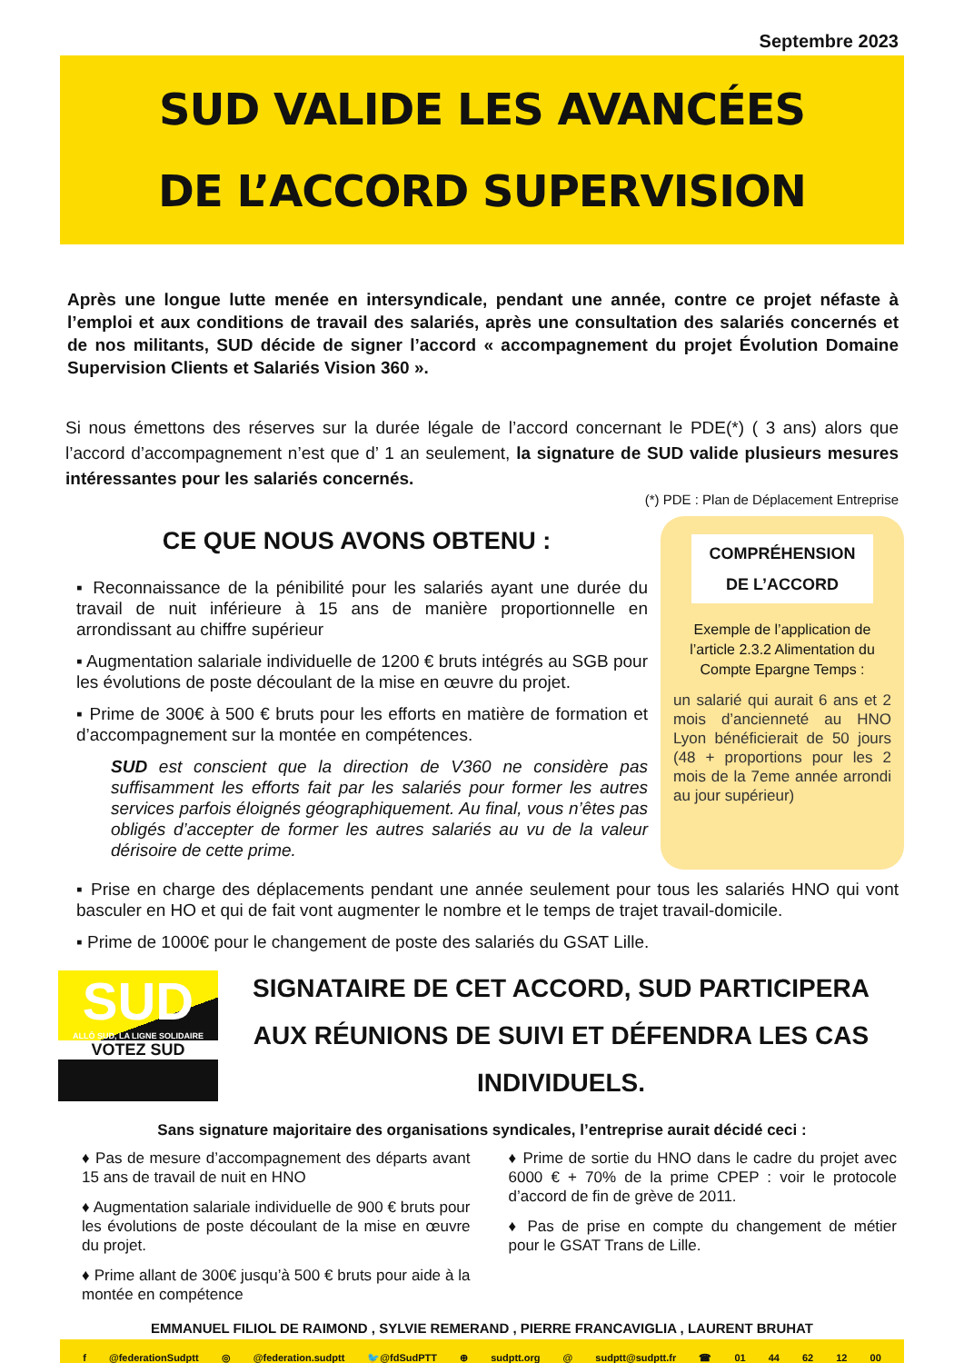Septembre 2023
SUD VALIDE LES AVANCÉES
DE L’ACCORD SUPERVISION
Après une longue lutte menée en intersyndicale, pendant une année, contre ce projet néfaste à l’emploi et aux conditions de travail des salariés, après une consultation des salariés concernés et de nos militants, SUD décide de signer l’accord « accompagnement du projet Évolution Domaine Supervision Clients et Salariés Vision 360 ».
Si nous émettons des réserves sur la durée légale de l’accord concernant le PDE(*) ( 3 ans) alors que l’accord d’accompagnement n’est que d’ 1 an seulement, la signature de SUD valide plusieurs mesures intéressantes pour les salariés concernés.
(*) PDE : Plan de Déplacement Entreprise
CE QUE NOUS AVONS OBTENU :
▪ Reconnaissance de la pénibilité pour les salariés ayant une durée du travail de nuit inférieure à 15 ans de manière proportionnelle en arrondissant au chiffre supérieur
▪ Augmentation salariale individuelle de 1200 € bruts intégrés au SGB pour les évolutions de poste découlant de la mise en œuvre du projet.
▪ Prime de 300€ à 500 € bruts pour les efforts en matière de formation et d’accompagnement sur la montée en compétences.
SUD est conscient que la direction de V360 ne considère pas suffisamment les efforts fait par les salariés pour former les autres services parfois éloignés géographiquement. Au final, vous n’êtes pas obligés d’accepter de former les autres salariés au vu de la valeur dérisoire de cette prime.
COMPRÉHENSION
DE L’ACCORD
Exemple de l’application de l’article 2.3.2 Alimentation du Compte Epargne Temps :
un salarié qui aurait 6 ans et 2 mois d’ancienneté au HNO Lyon bénéficierait de 50 jours (48 + proportions pour les 2 mois de la 7eme année arrondi au jour supérieur)
▪ Prise en charge des déplacements pendant une année seulement pour tous les salariés HNO qui vont basculer en HO et qui de fait vont augmenter le nombre et le temps de trajet travail-domicile.
▪ Prime de 1000€ pour le changement de poste des salariés du GSAT Lille.
SUD
ALLÔ SUD, LA LIGNE SOLIDAIRE
VOTEZ SUD
SIGNATAIRE DE CET ACCORD, SUD PARTICIPERA
AUX RÉUNIONS DE SUIVI ET DÉFENDRA LES CAS INDIVIDUELS.
Sans signature majoritaire des organisations syndicales, l’entreprise aurait décidé ceci :
♦ Pas de mesure d’accompagnement des départs avant 15 ans de travail de nuit en HNO
♦ Augmentation salariale individuelle de 900 € bruts pour les évolutions de poste découlant de la mise en œuvre du projet.
♦ Prime allant de 300€ jusqu’à 500 € bruts pour aide à la montée en compétence
♦ Prime de sortie du HNO dans le cadre du projet avec 6000 € + 70% de la prime CPEP : voir le protocole d’accord de fin de grève de 2011.
♦ Pas de prise en compte du changement de métier pour le GSAT Trans de Lille.
EMMANUEL FILIOL DE RAIMOND , SYLVIE REMERAND , PIERRE FRANCAVIGLIA , LAURENT BRUHAT
f @federationSudptt ◎ @federation.sudptt 🐦@fdSudPTT ⊕ sudptt.org @ sudptt@sudptt.fr ☎ 01 44 62 12 00